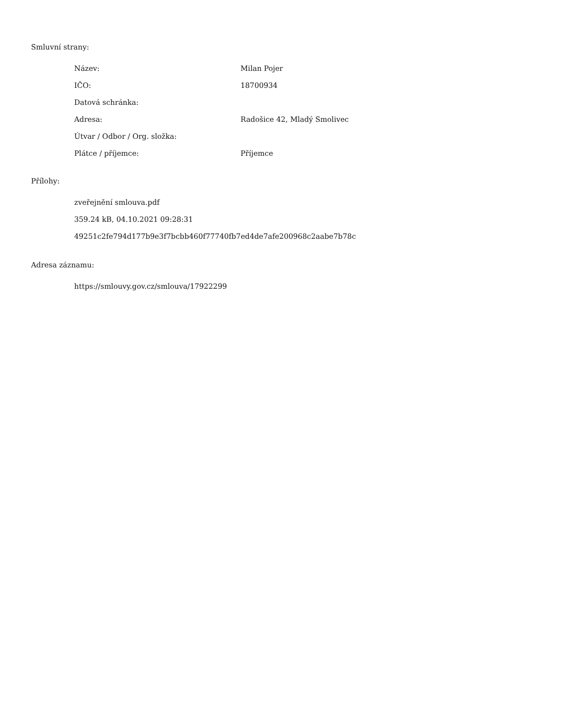Smluvní strany:
| Název: | Milan Pojer |
| IČO: | 18700934 |
| Datová schránka: | |
| Adresa: | Radošice 42, Mladý Smolivec |
| Útvar / Odbor / Org. složka: | |
| Plátce / příjemce: | Příjemce |
Přílohy:
zveřejnění smlouva.pdf
359.24 kB, 04.10.2021 09:28:31
49251c2fe794d177b9e3f7bcbb460f77740fb7ed4de7afe200968c2aabe7b78c
Adresa záznamu:
https://smlouvy.gov.cz/smlouva/17922299